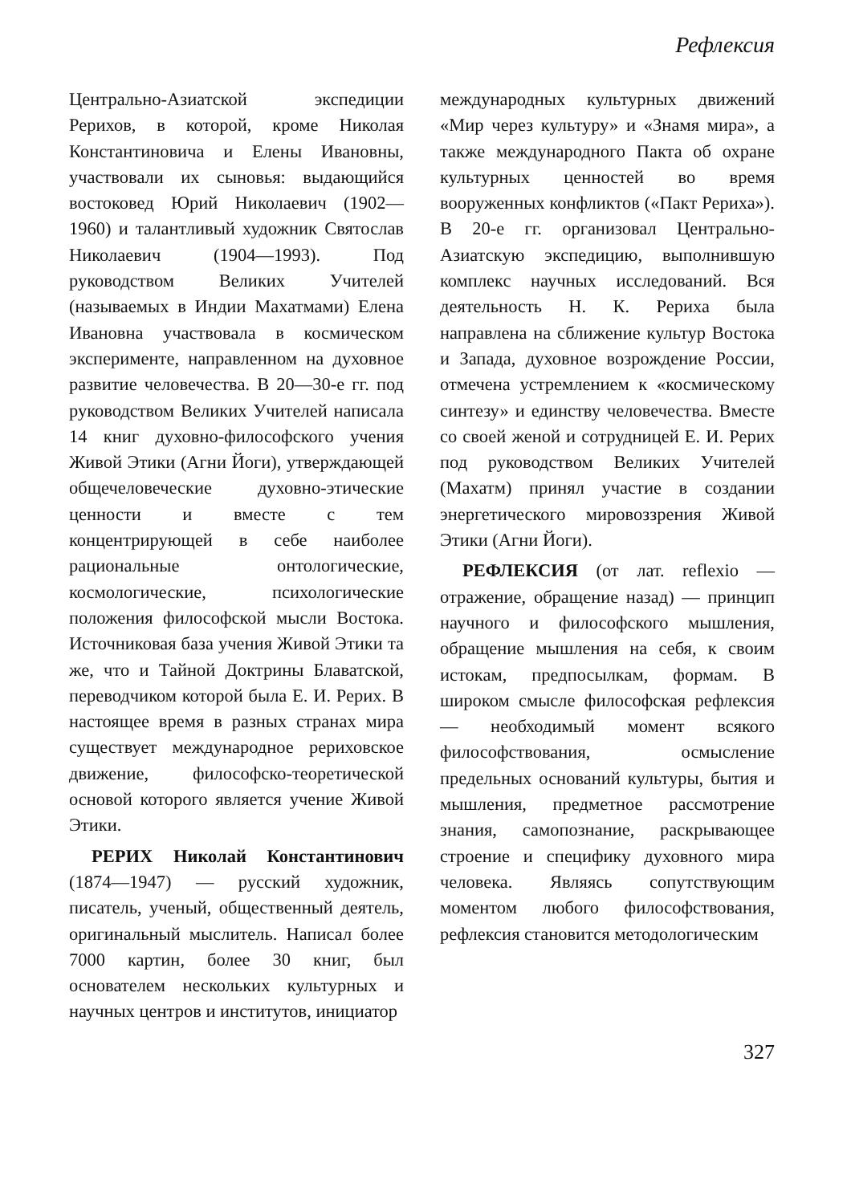Рефлексия
Центрально-Азиатской экспедиции Рерихов, в которой, кроме Николая Константиновича и Елены Ивановны, участвовали их сыновья: выдающийся востоковед Юрий Николаевич (1902—1960) и талантливый художник Святослав Николаевич (1904—1993). Под руководством Великих Учителей (называемых в Индии Махатмами) Елена Ивановна участвовала в космическом эксперименте, направленном на духовное развитие человечества. В 20—30-е гг. под руководством Великих Учителей написала 14 книг духовно-философского учения Живой Этики (Агни Йоги), утверждающей общечеловеческие духовно-этические ценности и вместе с тем концентрирующей в себе наиболее рациональные онтологические, космологические, психологические положения философской мысли Востока. Источниковая база учения Живой Этики та же, что и Тайной Доктрины Блаватской, переводчиком которой была Е. И. Рерих. В настоящее время в разных странах мира существует международное рериховское движение, философско-теоретической основой которого является учение Живой Этики.
РЕРИХ Николай Константинович (1874—1947) — русский художник, писатель, ученый, общественный деятель, оригинальный мыслитель. Написал более 7000 картин, более 30 книг, был основателем нескольких культурных и научных центров и институтов, инициатор
международных культурных движений «Мир через культуру» и «Знамя мира», а также международного Пакта об охране культурных ценностей во время вооруженных конфликтов («Пакт Рериха»). В 20-е гг. организовал Центрально-Азиатскую экспедицию, выполнившую комплекс научных исследований. Вся деятельность Н. К. Рериха была направлена на сближение культур Востока и Запада, духовное возрождение России, отмечена устремлением к «космическому синтезу» и единству человечества. Вместе со своей женой и сотрудницей Е. И. Рерих под руководством Великих Учителей (Махатм) принял участие в создании энергетического мировоззрения Живой Этики (Агни Йоги).
РЕФЛЕКСИЯ (от лат. reflexio — отражение, обращение назад) — принцип научного и философского мышления, обращение мышления на себя, к своим истокам, предпосылкам, формам. В широком смысле философская рефлексия — необходимый момент всякого философствования, осмысление предельных оснований культуры, бытия и мышления, предметное рассмотрение знания, самопознание, раскрывающее строение и специфику духовного мира человека. Являясь сопутствующим моментом любого философствования, рефлексия становится методологическим
327